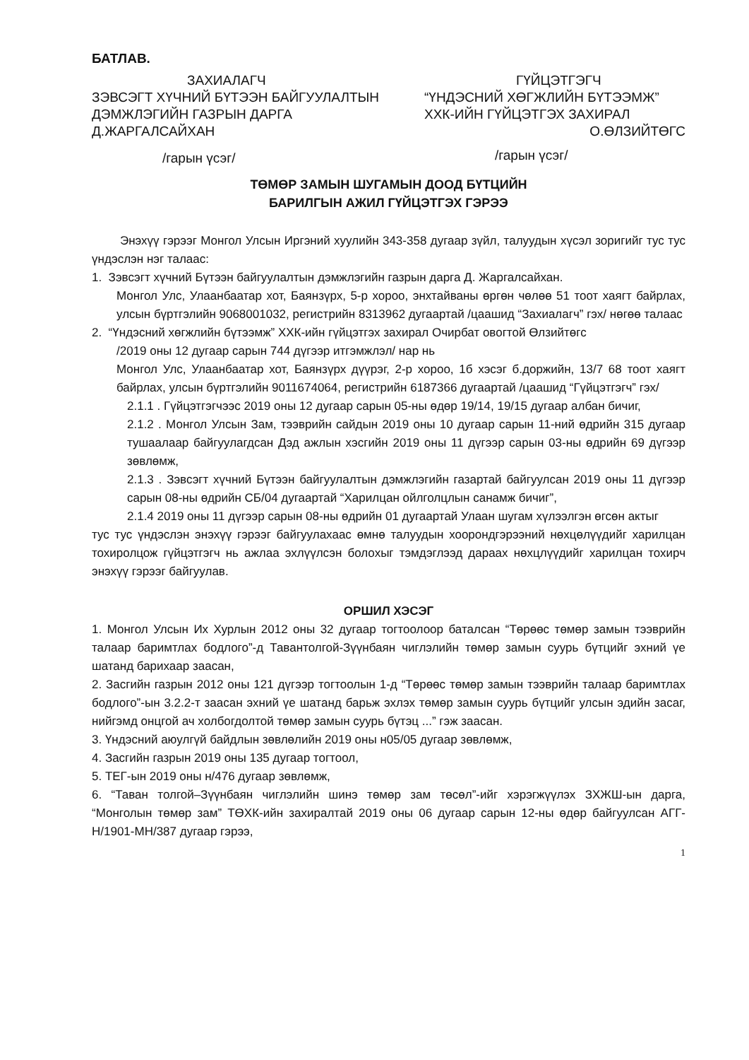БАТЛАВ.
ЗАХИАЛАГЧ
ЗЭВСЭГТ ХҮЧНИЙ БҮТЭЭН БАЙГУУЛАЛТЫН ДЭМЖЛЭГИЙН ГАЗРЫН ДАРГА Д.ЖАРГАЛСАЙХАН
/гарын үсэг/
ГҮЙЦЭТГЭГЧ
“ҮНДЭСНИЙ ХӨГЖЛИЙН БҮТЭЭМЖ” ХХК-ИЙН ГҮЙЦЭТГЭХ ЗАХИРАЛ
О.ӨЛЗИЙТӨГС
/гарын үсэг/
ТӨМӨР ЗАМЫН ШУГАМЫН ДООД БҮТЦИЙН
БАРИЛГЫН АЖИЛ ГҮЙЦЭТГЭХ ГЭРЭЭ
Энэхүү гэрээг Монгол Улсын Иргэний хуулийн 343-358 дугаар зүйл, талуудын хүсэл зоригийг тус тус үндэслэн нэг талаас:
1. Зэвсэгт хүчний Бүтээн байгуулалтын дэмжлэгийн газрын дарга Д. Жаргалсайхан.
Монгол Улс, Улаанбаатар хот, Баянзүрх, 5-р хороо, энхтайваны өргөн чөлөө 51 тоот хаягт байрлах, улсын бүртгэлийн 9068001032, регистрийн 8313962 дугаартай /цаашид “Захиалагч” гэх/ нөгөө талаас
2. “Үндэсний хөгжлийн бүтээмж” ХХК-ийн гүйцэтгэх захирал Очирбат овогтой Өлзийтөгс
/2019 оны 12 дугаар сарын 744 дүгээр итгэмжлэл/ нар нь
Монгол Улс, Улаанбаатар хот, Баянзүрх дүүрэг, 2-р хороо, 1б хэсэг б.доржийн, 13/7 68 тоот хаягт байрлах, улсын бүртгэлийн 9011674064, регистрийн 6187366 дугаартай /цаашид “Гүйцэтгэгч” гэх/
2.1.1 . Гүйцэтгэгчээс 2019 оны 12 дугаар сарын 05-ны өдөр 19/14, 19/15 дугаар албан бичиг,
2.1.2 . Монгол Улсын Зам, тээврийн сайдын 2019 оны 10 дугаар сарын 11-ний өдрийн 315 дугаар тушаалаар байгуулагдсан Дэд ажлын хэсгийн 2019 оны 11 дүгээр сарын 03-ны өдрийн 69 дүгээр зөвлөмж,
2.1.3 . Зэвсэгт хүчний Бүтээн байгуулалтын дэмжлэгийн газартай байгуулсан 2019 оны 11 дүгээр сарын 08-ны өдрийн СБ/04 дугаартай “Харилцан ойлголцлын санамж бичиг”,
2.1.4 2019 оны 11 дүгээр сарын 08-ны өдрийн 01 дугаартай Улаан шугам хүлээлгэн өгсөн актыг
тус тус үндэслэн энэхүү гэрээг байгуулахаас өмнө талуудын хоорондгэрээний нөхцөлүүдийг харилцан тохиролцож гүйцэтгэгч нь ажлаа эхлүүлсэн болохыг тэмдэглээд дараах нөхцлүүдийг харилцан тохирч энэхүү гэрээг байгуулав.
ОРШИЛ ХЭСЭГ
1. Монгол Улсын Их Хурлын 2012 оны 32 дугаар тогтоолоор баталсан “Төрөөс төмөр замын тээврийн талаар баримтлах бодлого”-д Тавантолгой-Зүүнбаян чиглэлийн төмөр замын суурь бүтцийг эхний үе шатанд барихаар заасан,
2. Засгийн газрын 2012 оны 121 дүгээр тогтоолын 1-д “Төрөөс төмөр замын тээврийн талаар баримтлах бодлого”-ын 3.2.2-т заасан эхний үе шатанд барьж эхлэх төмөр замын суурь бүтцийг улсын эдийн засаг, нийгэмд онцгой ач холбогдолтой төмөр замын суурь бүтэц ...” гэж заасан.
3. Үндэсний аюулгүй байдлын зөвлөлийн 2019 оны н05/05 дугаар зөвлөмж,
4. Засгийн газрын 2019 оны 135 дугаар тогтоол,
5. ТЕГ-ын 2019 оны н/476 дугаар зөвлөмж,
6. “Таван толгой–Зүүнбаян чиглэлийн шинэ төмөр зам төсөл”-ийг хэрэгжүүлэх ЗХЖШ-ын дарга, “Монголын төмөр зам” ТӨХК-ийн захиралтай 2019 оны 06 дугаар сарын 12-ны өдөр байгуулсан АГГ- Н/1901-МН/387 дугаар гэрээ,
1